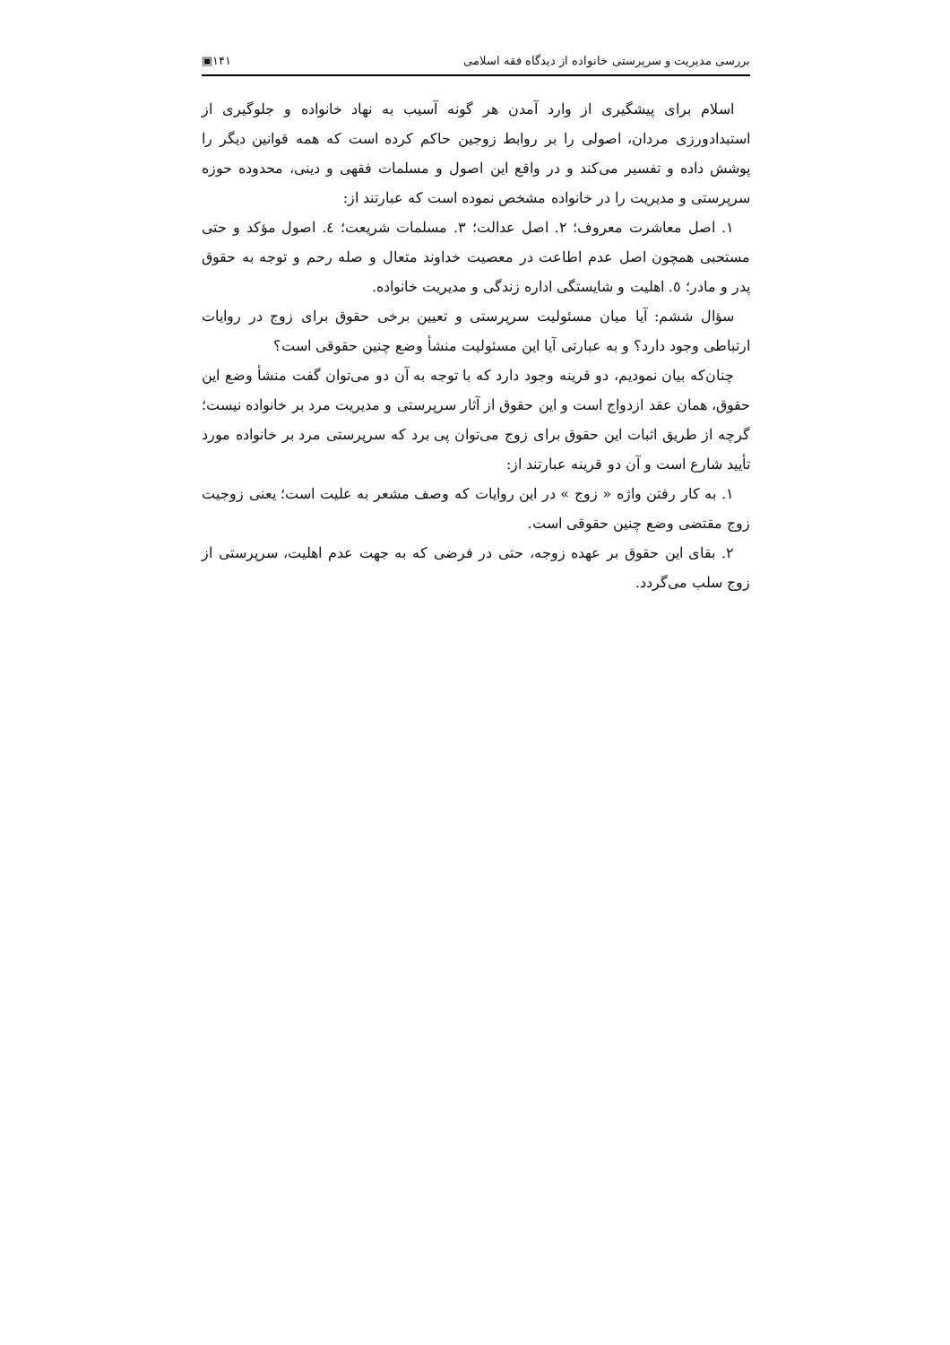بررسی مدیریت و سرپرستی خانواده از دیدگاه فقه اسلامی ١۴١▣
اسلام برای پیشگیری از وارد آمدن هر گونه آسیب به نهاد خانواده و جلوگیری از استبدادورزی مردان، اصولی را بر روابط زوجین حاکم کرده است که همه قوانین دیگر را پوشش داده و تفسیر می‌کند و در واقع این اصول و مسلمات فقهی و دینی، محدوده حوزه سرپرستی و مدیریت را در خانواده مشخص نموده است که عبارتند از:
١. اصل معاشرت معروف؛ ٢. اصل عدالت؛ ٣. مسلمات شریعت؛ ٤. اصول مؤکد و حتی مستحبی همچون اصل عدم اطاعت در معصیت خداوند متعال و صله رحم و توجه به حقوق پدر و مادر؛ ٥. اهلیت و شایستگی اداره زندگی و مدیریت خانواده.
سؤال ششم: آیا میان مسئولیت سرپرستی و تعیین برخی حقوق برای زوج در روایات ارتباطی وجود دارد؟ و به عبارتی آیا این مسئولیت منشأ وضع چنین حقوقی است؟
چنان‌که بیان نمودیم، دو قرینه وجود دارد که با توجه به آن دو می‌توان گفت منشأ وضع این حقوق، همان عقد ازدواج است و این حقوق از آثار سرپرستی و مدیریت مرد بر خانواده نیست؛ گرچه از طریق اثبات این حقوق برای زوج می‌توان پی برد که سرپرستی مرد بر خانواده مورد تأیید شارع است و آن دو قرینه عبارتند از:
١. به کار رفتن واژه « زوج » در این روایات که وصف مشعر به علیت است؛ یعنی زوجیت زوج مقتضی وضع چنین حقوقی است.
٢. بقای این حقوق بر عهده زوجه، حتی در فرضی که به جهت عدم اهلیت، سرپرستی از زوج سلب می‌گردد.